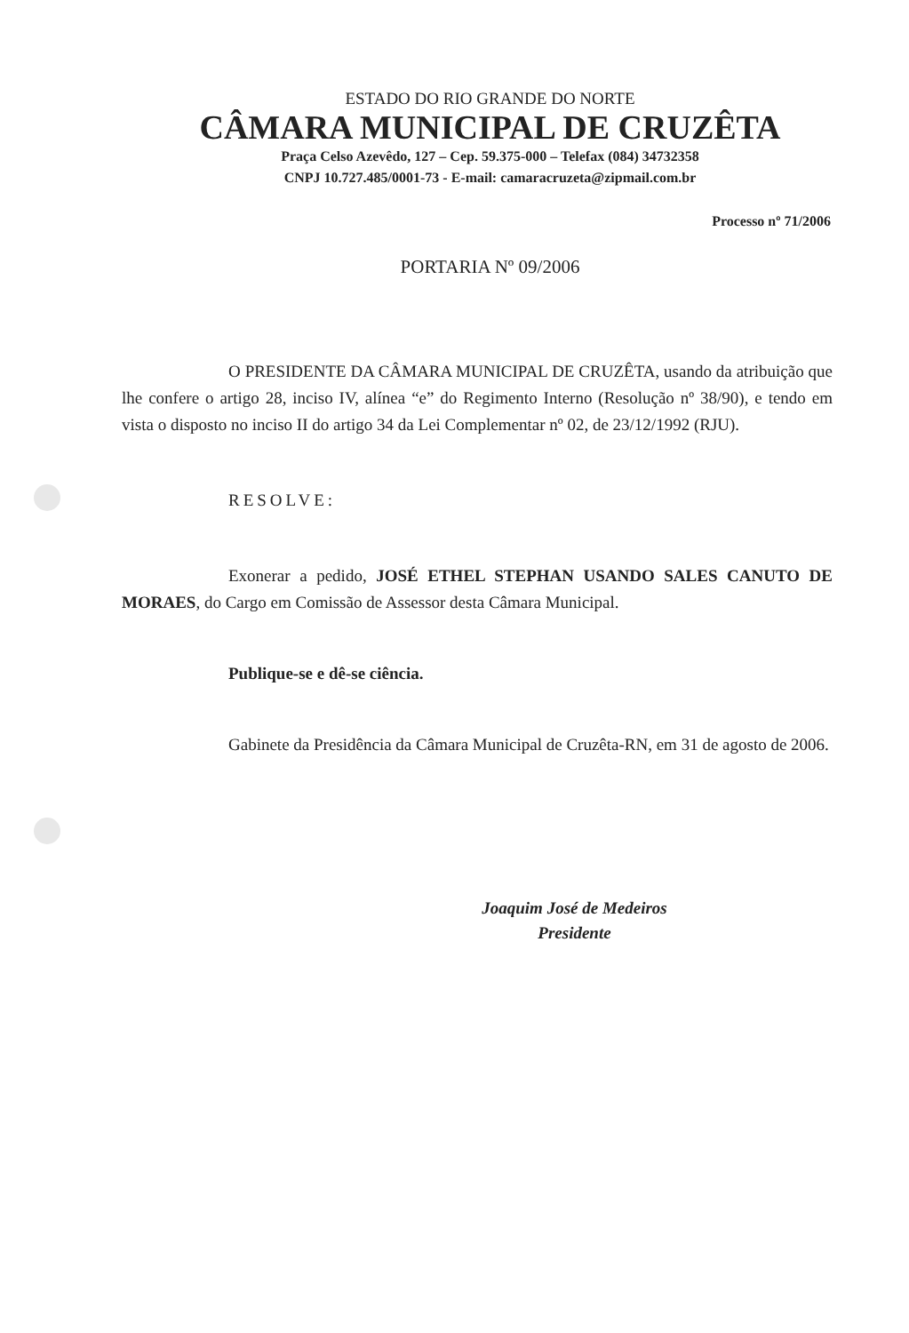ESTADO DO RIO GRANDE DO NORTE
CÂMARA MUNICIPAL DE CRUZÊTA
Praça Celso Azevêdo, 127 – Cep. 59.375-000 – Telefax (084) 34732358
CNPJ 10.727.485/0001-73 - E-mail: camaracruzeta@zipmail.com.br
Processo nº 71/2006
PORTARIA Nº 09/2006
O PRESIDENTE DA CÂMARA MUNICIPAL DE CRUZÊTA, usando da atribuição que lhe confere o artigo 28, inciso IV, alínea “e” do Regimento Interno (Resolução nº 38/90), e tendo em vista o disposto no inciso II do artigo 34 da Lei Complementar nº 02, de 23/12/1992 (RJU).
RESOLVE:
Exonerar a pedido, JOSÉ ETHEL STEPHAN USANDO SALES CANUTO DE MORAES, do Cargo em Comissão de Assessor desta Câmara Municipal.
Publique-se e dê-se ciência.
Gabinete da Presidência da Câmara Municipal de Cruzêta-RN, em 31 de agosto de 2006.
Joaquim José de Medeiros
Presidente